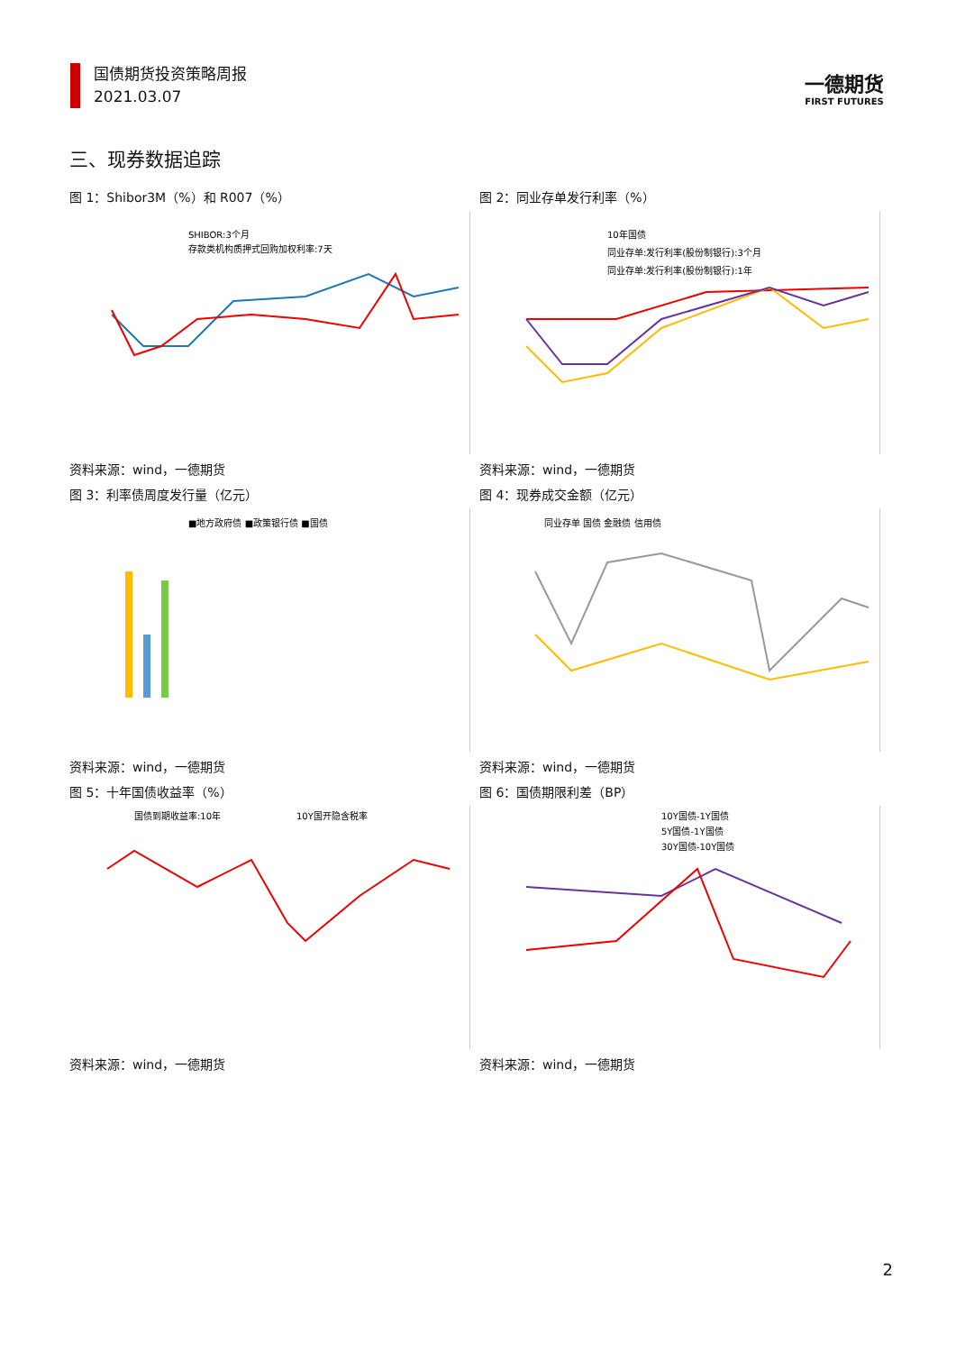国债期货投资策略周报
2021.03.07
一德期货
FIRST FUTURES
三、现券数据追踪
图 1：Shibor3M（%）和 R007（%）
SHIBOR:3个月
存款类机构质押式回购加权利率:7天
资料来源：wind，一德期货
图 2：同业存单发行利率（%）
10年国债
同业存单:发行利率(股份制银行):3个月
同业存单:发行利率(股份制银行):1年
资料来源：wind，一德期货
图 3：利率债周度发行量（亿元）
■地方政府债 ■政策银行债 ■国债
资料来源：wind，一德期货
图 4：现券成交金额（亿元）
同业存单 国债 金融债 信用债
资料来源：wind，一德期货
图 5：十年国债收益率（%）
国债到期收益率:10年
10Y国开隐含税率
资料来源：wind，一德期货
图 6：国债期限利差（BP）
10Y国债-1Y国债
5Y国债-1Y国债
30Y国债-10Y国债
资料来源：wind，一德期货
2